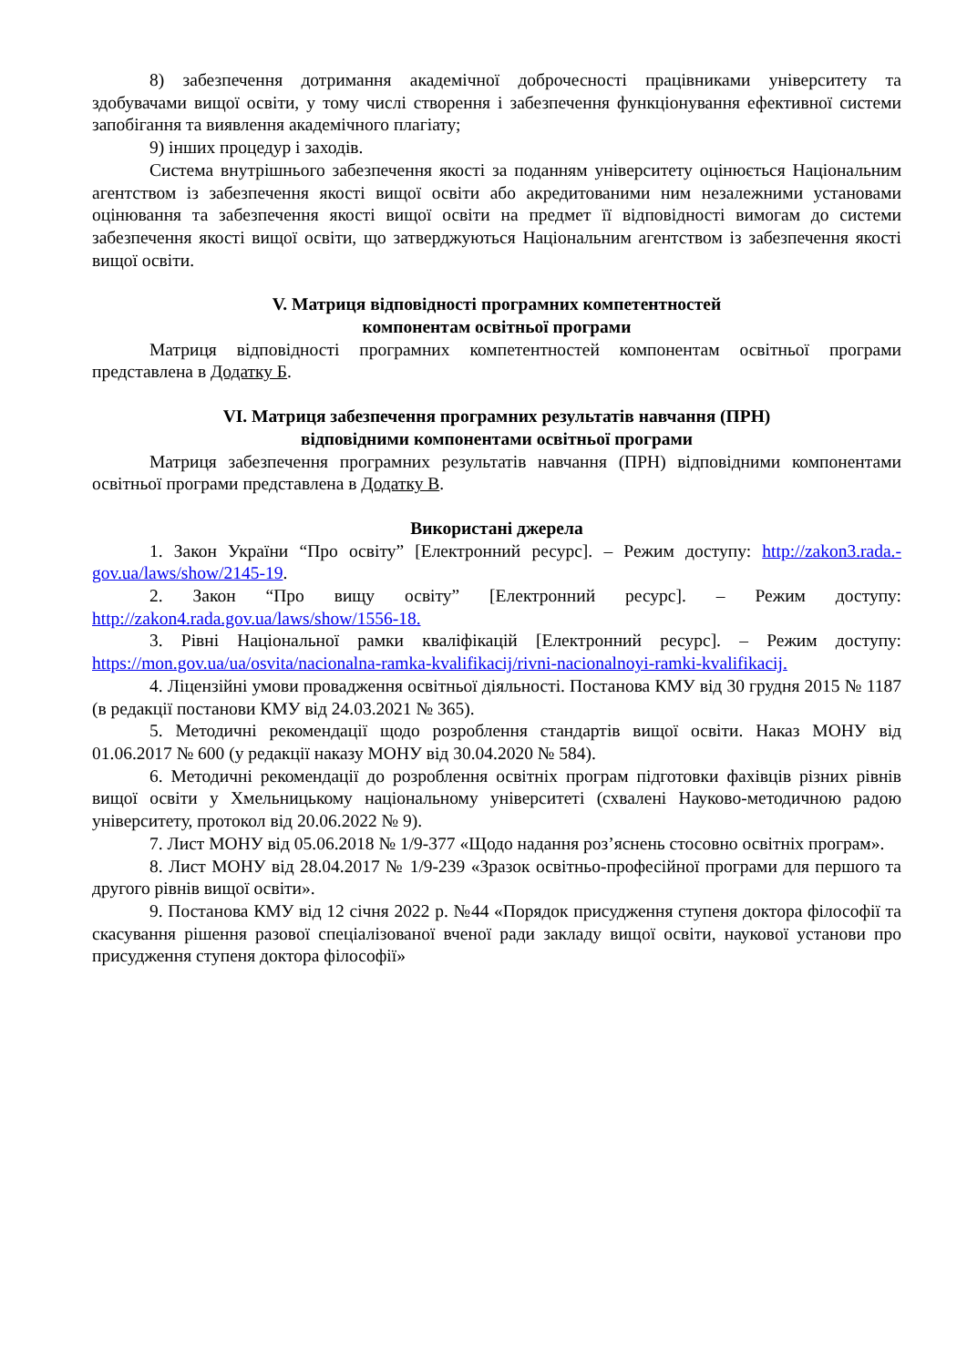8) забезпечення дотримання академічної доброчесності працівниками університету та здобувачами вищої освіти, у тому числі створення і забезпечення функціонування ефективної системи запобігання та виявлення академічного плагіату;
9) інших процедур і заходів.
Система внутрішнього забезпечення якості за поданням університету оцінюється Національним агентством із забезпечення якості вищої освіти або акредитованими ним незалежними установами оцінювання та забезпечення якості вищої освіти на предмет її відповідності вимогам до системи забезпечення якості вищої освіти, що затверджуються Національним агентством із забезпечення якості вищої освіти.
V. Матриця відповідності програмних компетентностей
компонентам освітньої програми
Матриця відповідності програмних компетентностей компонентам освітньої програми представлена в Додатку Б.
VI. Матриця забезпечення програмних результатів навчання (ПРН)
відповідними компонентами освітньої програми
Матриця забезпечення програмних результатів навчання (ПРН) відповідними компонентами освітньої програми представлена в Додатку В.
Використані джерела
1. Закон України “Про освіту” [Електронний ресурс]. – Режим доступу: http://zakon3.rada.-gov.ua/laws/show/2145-19.
2. Закон “Про вищу освіту” [Електронний ресурс]. – Режим доступу: http://zakon4.rada.gov.ua/laws/show/1556-18.
3. Рівні Національної рамки кваліфікацій [Електронний ресурс]. – Режим доступу: https://mon.gov.ua/ua/osvita/nacionalna-ramka-kvalifikacij/rivni-nacionalnoyi-ramki-kvalifikacij.
4. Ліцензійні умови провадження освітньої діяльності. Постанова КМУ від 30 грудня 2015 № 1187 (в редакції постанови КМУ від 24.03.2021 № 365).
5. Методичні рекомендації щодо розроблення стандартів вищої освіти. Наказ МОНУ від 01.06.2017 № 600 (у редакції наказу МОНУ від 30.04.2020 № 584).
6. Методичні рекомендації до розроблення освітніх програм підготовки фахівців різних рівнів вищої освіти у Хмельницькому національному університеті (схвалені Науково-методичною радою університету, протокол від 20.06.2022 № 9).
7. Лист МОНУ від 05.06.2018 № 1/9-377 «Щодо надання роз’яснень стосовно освітніх програм».
8. Лист МОНУ від 28.04.2017 № 1/9-239 «Зразок освітньо-професійної програми для першого та другого рівнів вищої освіти».
9. Постанова КМУ від 12 січня 2022 р. №44 «Порядок присудження ступеня доктора філософії та скасування рішення разової спеціалізованої вченої ради закладу вищої освіти, наукової установи про присудження ступеня доктора філософії»